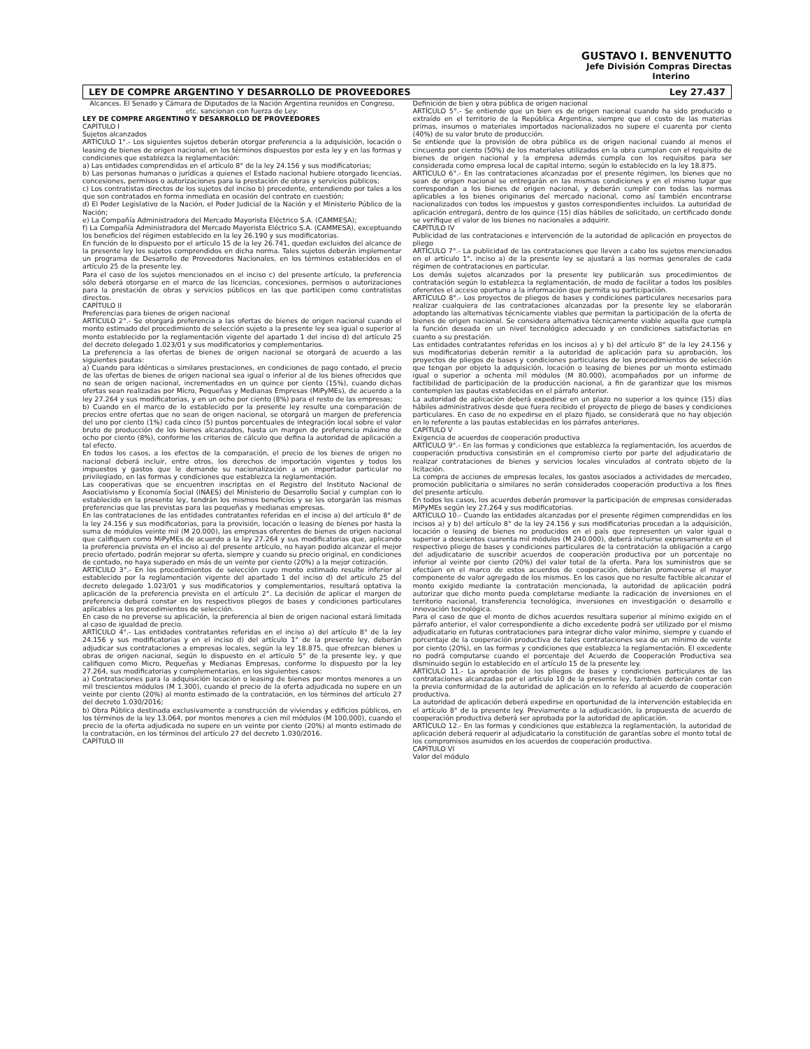GUSTAVO I. BENVENUTTO
Jefe División Compras Directas
Interino
LEY DE COMPRE ARGENTINO Y DESARROLLO DE PROVEEDORES Ley 27.437
Alcances. El Senado y Cámara de Diputados de la Nación Argentina reunidos en Congreso, etc. sancionan con fuerza de Ley:
LEY DE COMPRE ARGENTINO Y DESARROLLO DE PROVEEDORES
CAPÍTULO I
Sujetos alcanzados
ARTÍCULO 1°.- Los siguientes sujetos deberán otorgar preferencia a la adquisición, locación o leasing de bienes de origen nacional, en los términos dispuestos por esta ley y en las formas y condiciones que establezca la reglamentación:
a) Las entidades comprendidas en el artículo 8° de la ley 24.156 y sus modificatorias;
b) Las personas humanas o jurídicas a quienes el Estado nacional hubiere otorgado licencias, concesiones, permisos o autorizaciones para la prestación de obras y servicios públicos;
c) Los contratistas directos de los sujetos del inciso b) precedente, entendiendo por tales a los que son contratados en forma inmediata en ocasión del contrato en cuestión;
d) El Poder Legislativo de la Nación, el Poder Judicial de la Nación y el Ministerio Público de la Nación;
e) La Compañía Administradora del Mercado Mayorista Eléctrico S.A. (CAMMESA);
f) La Compañía Administradora del Mercado Mayorista Eléctrico S.A. (CAMMESA), exceptuando los beneficios del régimen establecido en la ley 26.190 y sus modificatorias.
En función de lo dispuesto por el artículo 15 de la ley 26.741, quedan excluidos del alcance de la presente ley los sujetos comprendidos en dicha norma. Tales sujetos deberán implementar un programa de Desarrollo de Proveedores Nacionales, en los términos establecidos en el artículo 25 de la presente ley.
Para el caso de los sujetos mencionados en el inciso c) del presente artículo, la preferencia sólo deberá otorgarse en el marco de las licencias, concesiones, permisos o autorizaciones para la prestación de obras y servicios públicos en las que participen como contratistas directos.
CAPÍTULO II
Preferencias para bienes de origen nacional
ARTÍCULO 2°.- Se otorgará preferencia a las ofertas de bienes de origen nacional cuando el monto estimado del procedimiento de selección sujeto a la presente ley sea igual o superior al monto establecido por la reglamentación vigente del apartado 1 del inciso d) del artículo 25 del decreto delegado 1.023/01 y sus modificatorios y complementarios.
La preferencia a las ofertas de bienes de origen nacional se otorgará de acuerdo a las siguientes pautas:
a) Cuando para idénticas o similares prestaciones, en condiciones de pago contado, el precio de las ofertas de bienes de origen nacional sea igual o inferior al de los bienes ofrecidos que no sean de origen nacional, incrementados en un quince por ciento (15%), cuando dichas ofertas sean realizadas por Micro, Pequeñas y Medianas Empresas (MiPyMEs), de acuerdo a la ley 27.264 y sus modificatorias, y en un ocho por ciento (8%) para el resto de las empresas;
b) Cuando en el marco de lo establecido por la presente ley resulte una comparación de precios entre ofertas que no sean de origen nacional, se otorgará un margen de preferencia del uno por ciento (1%) cada cinco (5) puntos porcentuales de integración local sobre el valor bruto de producción de los bienes alcanzados, hasta un margen de preferencia máximo de ocho por ciento (8%), conforme los criterios de cálculo que defina la autoridad de aplicación a tal efecto.
En todos los casos, a los efectos de la comparación, el precio de los bienes de origen no nacional deberá incluir, entre otros, los derechos de importación vigentes y todos los impuestos y gastos que le demande su nacionalización a un importador particular no privilegiado, en las formas y condiciones que establezca la reglamentación.
Las cooperativas que se encuentren inscriptas en el Registro del Instituto Nacional de Asociativismo y Economía Social (INAES) del Ministerio de Desarrollo Social y cumplan con lo establecido en la presente ley, tendrán los mismos beneficios y se les otorgarán las mismas preferencias que las previstas para las pequeñas y medianas empresas.
En las contrataciones de las entidades contratantes referidas en el inciso a) del artículo 8° de la ley 24.156 y sus modificatorias, para la provisión, locación o leasing de bienes por hasta la suma de módulos veinte mil (M 20.000), las empresas oferentes de bienes de origen nacional que califiquen como MiPyMEs de acuerdo a la ley 27.264 y sus modificatorias que, aplicando la preferencia prevista en el inciso a) del presente artículo, no hayan podido alcanzar el mejor precio ofertado, podrán mejorar su oferta, siempre y cuando su precio original, en condiciones de contado, no haya superado en más de un veinte por ciento (20%) a la mejor cotización.
ARTÍCULO 3°.- En los procedimientos de selección cuyo monto estimado resulte inferior al establecido por la reglamentación vigente del apartado 1 del inciso d) del artículo 25 del decreto delegado 1.023/01 y sus modificatorios y complementarios, resultará optativa la aplicación de la preferencia prevista en el artículo 2°. La decisión de aplicar el margen de preferencia deberá constar en los respectivos pliegos de bases y condiciones particulares aplicables a los procedimientos de selección.
En caso de no preverse su aplicación, la preferencia al bien de origen nacional estará limitada al caso de igualdad de precio.
ARTÍCULO 4°.- Las entidades contratantes referidas en el inciso a) del artículo 8° de la ley 24.156 y sus modificatorias y en el inciso d) del artículo 1° de la presente ley, deberán adjudicar sus contrataciones a empresas locales, según la ley 18.875, que ofrezcan bienes u obras de origen nacional, según lo dispuesto en el artículo 5° de la presente ley, y que califiquen como Micro, Pequeñas y Medianas Empresas, conforme lo dispuesto por la ley 27.264, sus modificatorias y complementarias, en los siguientes casos:
a) Contrataciones para la adquisición locación o leasing de bienes por montos menores a un mil trescientos módulos (M 1.300), cuando el precio de la oferta adjudicada no supere en un veinte por ciento (20%) al monto estimado de la contratación, en los términos del artículo 27 del decreto 1.030/2016;
b) Obra Pública destinada exclusivamente a construcción de viviendas y edificios públicos, en los términos de la ley 13.064, por montos menores a cien mil módulos (M 100.000), cuando el precio de la oferta adjudicada no supere en un veinte por ciento (20%) al monto estimado de la contratación, en los términos del artículo 27 del decreto 1.030/2016.
CAPÍTULO III
Definición de bien y obra pública de origen nacional
ARTÍCULO 5°.- Se entiende que un bien es de origen nacional cuando ha sido producido o extraído en el territorio de la República Argentina, siempre que el costo de las materias primas, insumos o materiales importados nacionalizados no supere el cuarenta por ciento (40%) de su valor bruto de producción.
Se entiende que la provisión de obra pública es de origen nacional cuando al menos el cincuenta por ciento (50%) de los materiales utilizados en la obra cumplan con el requisito de bienes de origen nacional y la empresa además cumpla con los requisitos para ser considerada como empresa local de capital interno, según lo establecido en la ley 18.875.
ARTÍCULO 6°.- En las contrataciones alcanzadas por el presente régimen, los bienes que no sean de origen nacional se entregarán en las mismas condiciones y en el mismo lugar que correspondan a los bienes de origen nacional, y deberán cumplir con todas las normas aplicables a los bienes originarios del mercado nacional, como así también encontrarse nacionalizados con todos los impuestos y gastos correspondientes incluidos. La autoridad de aplicación entregará, dentro de los quince (15) días hábiles de solicitado, un certificado donde se verifique el valor de los bienes no nacionales a adquirir.
CAPÍTULO IV
Publicidad de las contrataciones e intervención de la autoridad de aplicación en proyectos de pliego
ARTÍCULO 7°.- La publicidad de las contrataciones que lleven a cabo los sujetos mencionados en el artículo 1°, inciso a) de la presente ley se ajustará a las normas generales de cada régimen de contrataciones en particular.
Los demás sujetos alcanzados por la presente ley publicarán sus procedimientos de contratación según lo establezca la reglamentación, de modo de facilitar a todos los posibles oferentes el acceso oportuno a la información que permita su participación.
ARTÍCULO 8°.- Los proyectos de pliegos de bases y condiciones particulares necesarios para realizar cualquiera de las contrataciones alcanzadas por la presente ley se elaborarán adoptando las alternativas técnicamente viables que permitan la participación de la oferta de bienes de origen nacional. Se considera alternativa técnicamente viable aquella que cumpla la función deseada en un nivel tecnológico adecuado y en condiciones satisfactorias en cuanto a su prestación.
Las entidades contratantes referidas en los incisos a) y b) del artículo 8° de la ley 24.156 y sus modificatorias deberán remitir a la autoridad de aplicación para su aprobación, los proyectos de pliegos de bases y condiciones particulares de los procedimientos de selección que tengan por objeto la adquisición, locación o leasing de bienes por un monto estimado igual o superior a ochenta mil módulos (M 80.000), acompañados por un informe de factibilidad de participación de la producción nacional, a fin de garantizar que los mismos contemplen las pautas establecidas en el párrafo anterior.
La autoridad de aplicación deberá expedirse en un plazo no superior a los quince (15) días hábiles administrativos desde que fuera recibido el proyecto de pliego de bases y condiciones particulares. En caso de no expedirse en el plazo fijado, se considerará que no hay objeción en lo referente a las pautas establecidas en los párrafos anteriores.
CAPÍTULO V
Exigencia de acuerdos de cooperación productiva
ARTÍCULO 9°.- En las formas y condiciones que establezca la reglamentación, los acuerdos de cooperación productiva consistirán en el compromiso cierto por parte del adjudicatario de realizar contrataciones de bienes y servicios locales vinculados al contrato objeto de la licitación.
La compra de acciones de empresas locales, los gastos asociados a actividades de mercadeo, promoción publicitaria o similares no serán considerados cooperación productiva a los fines del presente artículo.
En todos los casos, los acuerdos deberán promover la participación de empresas consideradas MiPyMEs según ley 27.264 y sus modificatorias.
ARTÍCULO 10.- Cuando las entidades alcanzadas por el presente régimen comprendidas en los incisos a) y b) del artículo 8° de la ley 24.156 y sus modificatorias procedan a la adquisición, locación o leasing de bienes no producidos en el país que representen un valor igual o superior a doscientos cuarenta mil módulos (M 240.000), deberá incluirse expresamente en el respectivo pliego de bases y condiciones particulares de la contratación la obligación a cargo del adjudicatario de suscribir acuerdos de cooperación productiva por un porcentaje no inferior al veinte por ciento (20%) del valor total de la oferta. Para los suministros que se efectúen en el marco de estos acuerdos de cooperación, deberán promoverse el mayor componente de valor agregado de los mismos. En los casos que no resulte factible alcanzar el monto exigido mediante la contratación mencionada, la autoridad de aplicación podrá autorizar que dicho monto pueda completarse mediante la radicación de inversiones en el territorio nacional, transferencia tecnológica, inversiones en investigación o desarrollo e innovación tecnológica.
Para el caso de que el monto de dichos acuerdos resultara superior al mínimo exigido en el párrafo anterior, el valor correspondiente a dicho excedente podrá ser utilizado por el mismo adjudicatario en futuras contrataciones para integrar dicho valor mínimo, siempre y cuando el porcentaje de la cooperación productiva de tales contrataciones sea de un mínimo de veinte por ciento (20%), en las formas y condiciones que establezca la reglamentación. El excedente no podrá computarse cuando el porcentaje del Acuerdo de Cooperación Productiva sea disminuido según lo establecido en el artículo 15 de la presente ley.
ARTÍCULO 11.- La aprobación de los pliegos de bases y condiciones particulares de las contrataciones alcanzadas por el artículo 10 de la presente ley, también deberán contar con la previa conformidad de la autoridad de aplicación en lo referido al acuerdo de cooperación productiva.
La autoridad de aplicación deberá expedirse en oportunidad de la intervención establecida en el artículo 8° de la presente ley. Previamente a la adjudicación, la propuesta de acuerdo de cooperación productiva deberá ser aprobada por la autoridad de aplicación.
ARTÍCULO 12.- En las formas y condiciones que establezca la reglamentación, la autoridad de aplicación deberá requerir al adjudicatario la constitución de garantías sobre el monto total de los compromisos asumidos en los acuerdos de cooperación productiva.
CAPÍTULO VI
Valor del módulo